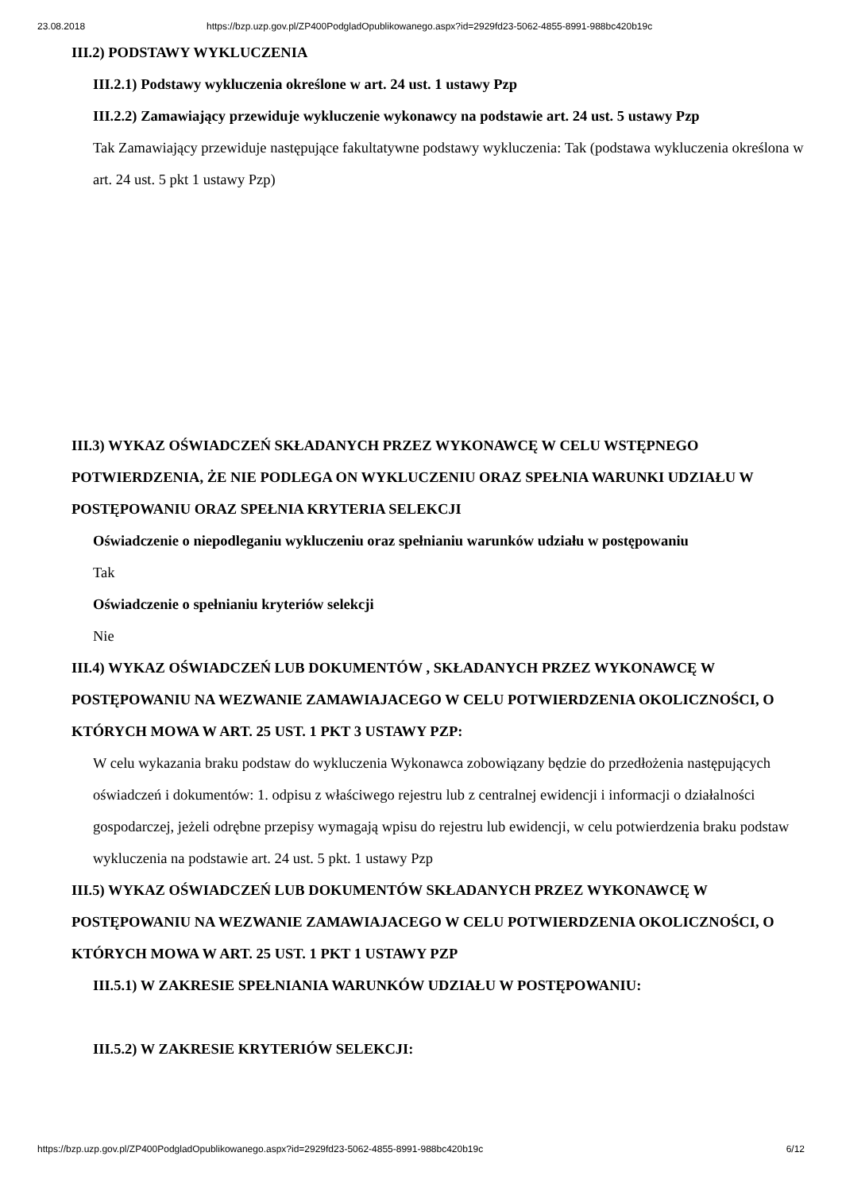23.08.2018 https://bzp.uzp.gov.pl/ZP400PodgladOpublikowanego.aspx?id=2929fd23-5062-4855-8991-988bc420b19c
III.2) PODSTAWY WYKLUCZENIA
III.2.1) Podstawy wykluczenia określone w art. 24 ust. 1 ustawy Pzp
III.2.2) Zamawiający przewiduje wykluczenie wykonawcy na podstawie art. 24 ust. 5 ustawy Pzp
Tak Zamawiający przewiduje następujące fakultatywne podstawy wykluczenia: Tak (podstawa wykluczenia określona w art. 24 ust. 5 pkt 1 ustawy Pzp)
III.3) WYKAZ OŚWIADCZEŃ SKŁADANYCH PRZEZ WYKONAWCĘ W CELU WSTĘPNEGO POTWIERDZENIA, ŻE NIE PODLEGA ON WYKLUCZENIU ORAZ SPEŁNIA WARUNKI UDZIAŁU W POSTĘPOWANIU ORAZ SPEŁNIA KRYTERIA SELEKCJI
Oświadczenie o niepodleganiu wykluczeniu oraz spełnianiu warunków udziału w postępowaniu
Tak
Oświadczenie o spełnianiu kryteriów selekcji
Nie
III.4) WYKAZ OŚWIADCZEŃ LUB DOKUMENTÓW , SKŁADANYCH PRZEZ WYKONAWCĘ W POSTĘPOWANIU NA WEZWANIE ZAMAWIAJACEGO W CELU POTWIERDZENIA OKOLICZNOŚCI, O KTÓRYCH MOWA W ART. 25 UST. 1 PKT 3 USTAWY PZP:
W celu wykazania braku podstaw do wykluczenia Wykonawca zobowiązany będzie do przedłożenia następujących oświadczeń i dokumentów: 1. odpisu z właściwego rejestru lub z centralnej ewidencji i informacji o działalności gospodarczej, jeżeli odrębne przepisy wymagają wpisu do rejestru lub ewidencji, w celu potwierdzenia braku podstaw wykluczenia na podstawie art. 24 ust. 5 pkt. 1 ustawy Pzp
III.5) WYKAZ OŚWIADCZEŃ LUB DOKUMENTÓW SKŁADANYCH PRZEZ WYKONAWCĘ W POSTĘPOWANIU NA WEZWANIE ZAMAWIAJACEGO W CELU POTWIERDZENIA OKOLICZNOŚCI, O KTÓRYCH MOWA W ART. 25 UST. 1 PKT 1 USTAWY PZP
III.5.1) W ZAKRESIE SPEŁNIANIA WARUNKÓW UDZIAŁU W POSTĘPOWANIU:
III.5.2) W ZAKRESIE KRYTERIÓW SELEKCJI:
https://bzp.uzp.gov.pl/ZP400PodgladOpublikowanego.aspx?id=2929fd23-5062-4855-8991-988bc420b19c 6/12